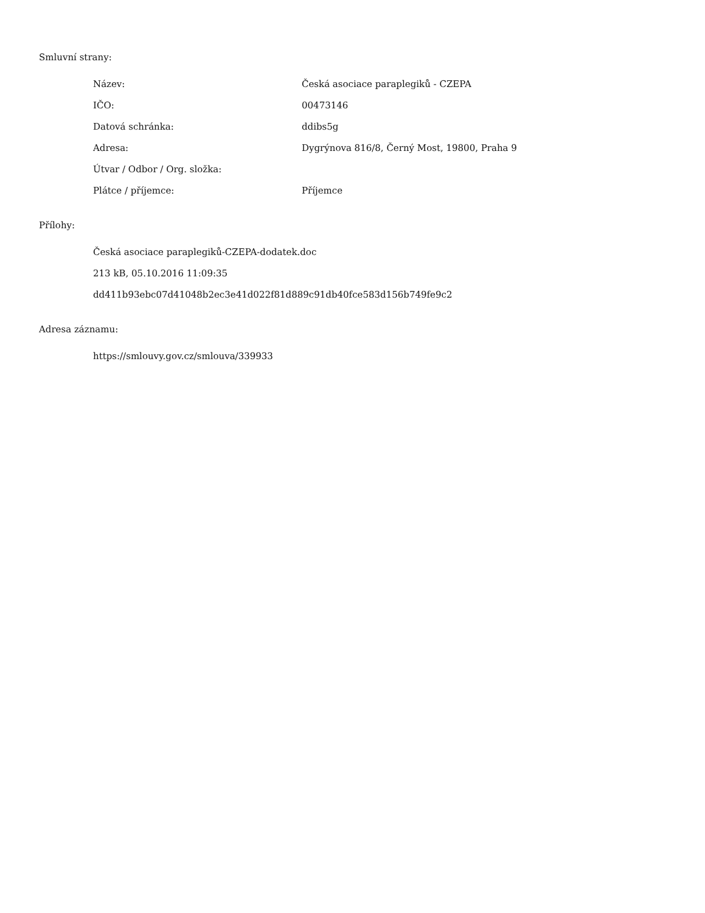Smluvní strany:
| Název: | Česká asociace paraplegiků - CZEPA |
| IČO: | 00473146 |
| Datová schránka: | ddibs5g |
| Adresa: | Dygrýnova 816/8, Černý Most, 19800, Praha 9 |
| Útvar / Odbor / Org. složka: | |
| Plátce / příjemce: | Příjemce |
Přílohy:
Česká asociace paraplegiků-CZEPA-dodatek.doc
213 kB, 05.10.2016 11:09:35
dd411b93ebc07d41048b2ec3e41d022f81d889c91db40fce583d156b749fe9c2
Adresa záznamu:
https://smlouvy.gov.cz/smlouva/339933